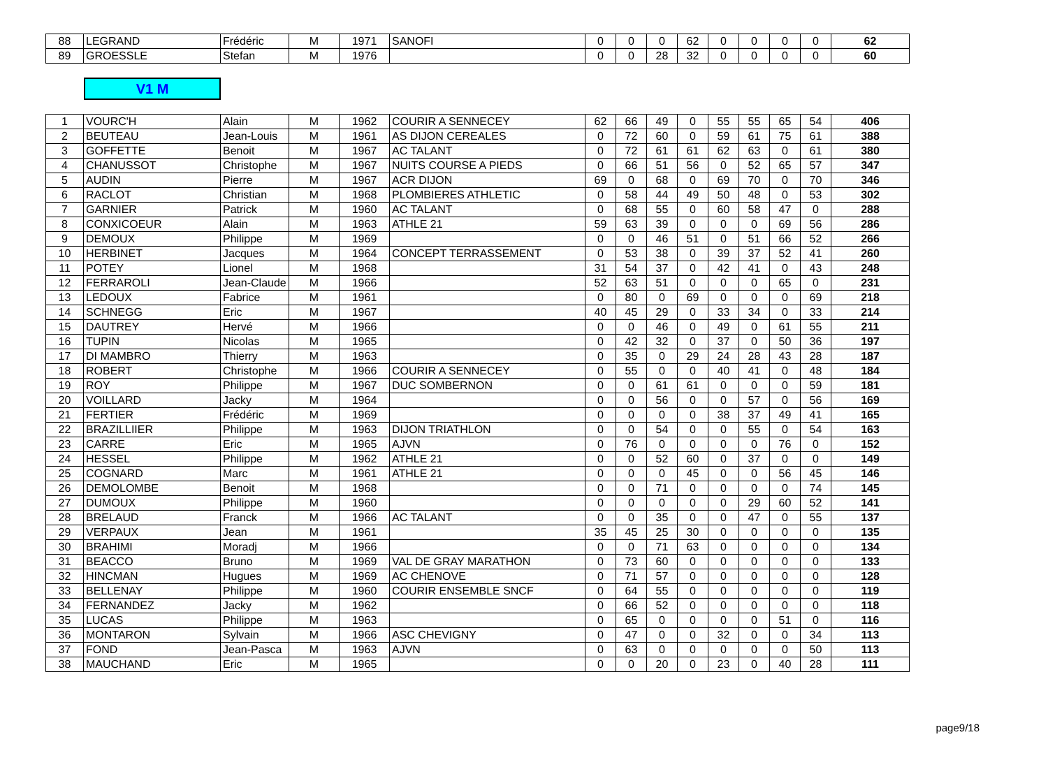| 88 | LEGRAND | Frédéric | M | 1971 | SANOFI | 0 | 0 | 0 | 62 | 0 | 0 | 0 | 0 | 62 |
| 89 | GROESSLE | Stefan | M | 1976 | | 0 | 0 | 28 | 32 | 0 | 0 | 0 | 0 | 60 |
V1 M
| 1 | VOURC'H | Alain | M | 1962 | COURIR A SENNECEY | 62 | 66 | 49 | 0 | 55 | 55 | 65 | 54 | 406 |
| 2 | BEUTEAU | Jean-Louis | M | 1961 | AS DIJON CEREALES | 0 | 72 | 60 | 0 | 59 | 61 | 75 | 61 | 388 |
| 3 | GOFFETTE | Benoit | M | 1967 | AC TALANT | 0 | 72 | 61 | 61 | 62 | 63 | 0 | 61 | 380 |
| 4 | CHANUSSOT | Christophe | M | 1967 | NUITS COURSE A PIEDS | 0 | 66 | 51 | 56 | 0 | 52 | 65 | 57 | 347 |
| 5 | AUDIN | Pierre | M | 1967 | ACR DIJON | 69 | 0 | 68 | 0 | 69 | 70 | 0 | 70 | 346 |
| 6 | RACLOT | Christian | M | 1968 | PLOMBIERES ATHLETIC | 0 | 58 | 44 | 49 | 50 | 48 | 0 | 53 | 302 |
| 7 | GARNIER | Patrick | M | 1960 | AC TALANT | 0 | 68 | 55 | 0 | 60 | 58 | 47 | 0 | 288 |
| 8 | CONXICOEUR | Alain | M | 1963 | ATHLE 21 | 59 | 63 | 39 | 0 | 0 | 0 | 69 | 56 | 286 |
| 9 | DEMOUX | Philippe | M | 1969 | | 0 | 0 | 46 | 51 | 0 | 51 | 66 | 52 | 266 |
| 10 | HERBINET | Jacques | M | 1964 | CONCEPT TERRASSEMENT | 0 | 53 | 38 | 0 | 39 | 37 | 52 | 41 | 260 |
| 11 | POTEY | Lionel | M | 1968 | | 31 | 54 | 37 | 0 | 42 | 41 | 0 | 43 | 248 |
| 12 | FERRAROLI | Jean-Claude | M | 1966 | | 52 | 63 | 51 | 0 | 0 | 0 | 65 | 0 | 231 |
| 13 | LEDOUX | Fabrice | M | 1961 | | 0 | 80 | 0 | 69 | 0 | 0 | 0 | 69 | 218 |
| 14 | SCHNEGG | Eric | M | 1967 | | 40 | 45 | 29 | 0 | 33 | 34 | 0 | 33 | 214 |
| 15 | DAUTREY | Hervé | M | 1966 | | 0 | 0 | 46 | 0 | 49 | 0 | 61 | 55 | 211 |
| 16 | TUPIN | Nicolas | M | 1965 | | 0 | 42 | 32 | 0 | 37 | 0 | 50 | 36 | 197 |
| 17 | DI MAMBRO | Thierry | M | 1963 | | 0 | 35 | 0 | 29 | 24 | 28 | 43 | 28 | 187 |
| 18 | ROBERT | Christophe | M | 1966 | COURIR A SENNECEY | 0 | 55 | 0 | 0 | 40 | 41 | 0 | 48 | 184 |
| 19 | ROY | Philippe | M | 1967 | DUC SOMBERNON | 0 | 0 | 61 | 61 | 0 | 0 | 0 | 59 | 181 |
| 20 | VOILLARD | Jacky | M | 1964 | | 0 | 0 | 56 | 0 | 0 | 57 | 0 | 56 | 169 |
| 21 | FERTIER | Frédéric | M | 1969 | | 0 | 0 | 0 | 0 | 38 | 37 | 49 | 41 | 165 |
| 22 | BRAZILLIIER | Philippe | M | 1963 | DIJON TRIATHLON | 0 | 0 | 54 | 0 | 0 | 55 | 0 | 54 | 163 |
| 23 | CARRE | Eric | M | 1965 | AJVN | 0 | 76 | 0 | 0 | 0 | 0 | 76 | 0 | 152 |
| 24 | HESSEL | Philippe | M | 1962 | ATHLE 21 | 0 | 0 | 52 | 60 | 0 | 37 | 0 | 0 | 149 |
| 25 | COGNARD | Marc | M | 1961 | ATHLE 21 | 0 | 0 | 0 | 45 | 0 | 0 | 56 | 45 | 146 |
| 26 | DEMOLOMBE | Benoit | M | 1968 | | 0 | 0 | 71 | 0 | 0 | 0 | 0 | 74 | 145 |
| 27 | DUMOUX | Philippe | M | 1960 | | 0 | 0 | 0 | 0 | 0 | 29 | 60 | 52 | 141 |
| 28 | BRELAUD | Franck | M | 1966 | AC TALANT | 0 | 0 | 35 | 0 | 0 | 47 | 0 | 55 | 137 |
| 29 | VERPAUX | Jean | M | 1961 | | 35 | 45 | 25 | 30 | 0 | 0 | 0 | 0 | 135 |
| 30 | BRAHIMI | Moradj | M | 1966 | | 0 | 0 | 71 | 63 | 0 | 0 | 0 | 0 | 134 |
| 31 | BEACCO | Bruno | M | 1969 | VAL DE GRAY MARATHON | 0 | 73 | 60 | 0 | 0 | 0 | 0 | 0 | 133 |
| 32 | HINCMAN | Hugues | M | 1969 | AC CHENOVE | 0 | 71 | 57 | 0 | 0 | 0 | 0 | 0 | 128 |
| 33 | BELLENAY | Philippe | M | 1960 | COURIR ENSEMBLE SNCF | 0 | 64 | 55 | 0 | 0 | 0 | 0 | 0 | 119 |
| 34 | FERNANDEZ | Jacky | M | 1962 | | 0 | 66 | 52 | 0 | 0 | 0 | 0 | 0 | 118 |
| 35 | LUCAS | Philippe | M | 1963 | | 0 | 65 | 0 | 0 | 0 | 0 | 51 | 0 | 116 |
| 36 | MONTARON | Sylvain | M | 1966 | ASC CHEVIGNY | 0 | 47 | 0 | 0 | 32 | 0 | 0 | 34 | 113 |
| 37 | FOND | Jean-Pasca | M | 1963 | AJVN | 0 | 63 | 0 | 0 | 0 | 0 | 0 | 50 | 113 |
| 38 | MAUCHAND | Eric | M | 1965 | | 0 | 0 | 20 | 0 | 23 | 0 | 40 | 28 | 111 |
page9/18